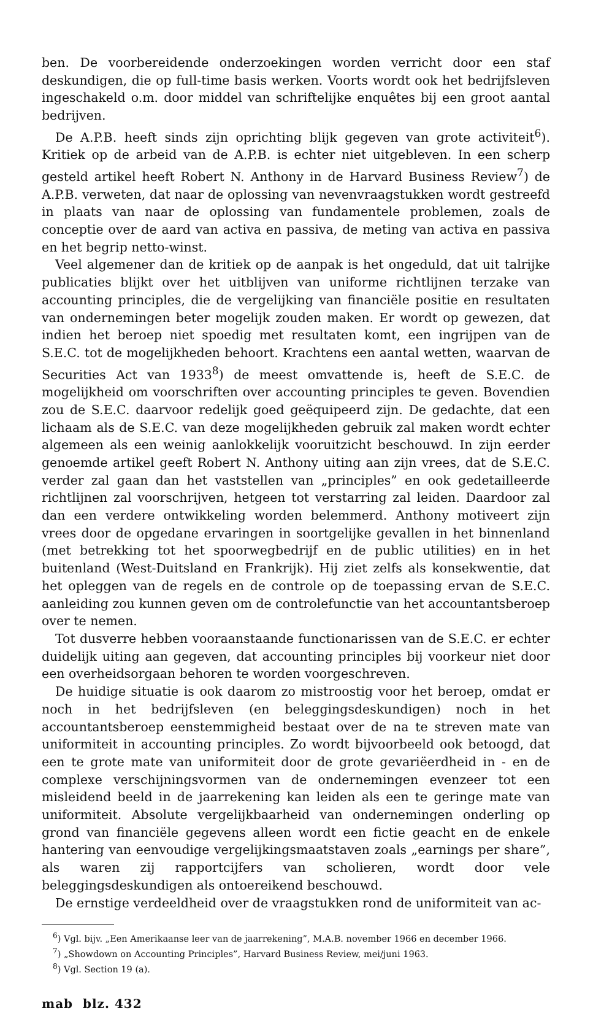ben. De voorbereidende onderzoekingen worden verricht door een staf deskundigen, die op full-time basis werken. Voorts wordt ook het bedrijfsleven ingeschakeld o.m. door middel van schriftelijke enquêtes bij een groot aantal bedrijven.
De A.P.B. heeft sinds zijn oprichting blijk gegeven van grote activiteit<sup>6</sup>). Kritiek op de arbeid van de A.P.B. is echter niet uitgebleven. In een scherp gesteld artikel heeft Robert N. Anthony in de Harvard Business Review<sup>7</sup>) de A.P.B. verweten, dat naar de oplossing van nevenvraagstukken wordt gestreefd in plaats van naar de oplossing van fundamentele problemen, zoals de conceptie over de aard van activa en passiva, de meting van activa en passiva en het begrip netto-winst.
Veel algemener dan de kritiek op de aanpak is het ongeduld, dat uit talrijke publicaties blijkt over het uitblijven van uniforme richtlijnen terzake van accounting principles, die de vergelijking van financiële positie en resultaten van ondernemingen beter mogelijk zouden maken. Er wordt op gewezen, dat indien het beroep niet spoedig met resultaten komt, een ingrijpen van de S.E.C. tot de mogelijkheden behoort. Krachtens een aantal wetten, waarvan de Securities Act van 1933<sup>8</sup>) de meest omvattende is, heeft de S.E.C. de mogelijkheid om voorschriften over accounting principles te geven. Bovendien zou de S.E.C. daarvoor redelijk goed geëquipeerd zijn. De gedachte, dat een lichaam als de S.E.C. van deze mogelijkheden gebruik zal maken wordt echter algemeen als een weinig aanlokkelijk vooruitzicht beschouwd. In zijn eerder genoemde artikel geeft Robert N. Anthony uiting aan zijn vrees, dat de S.E.C. verder zal gaan dan het vaststellen van „principles” en ook gedetailleerde richtlijnen zal voorschrijven, hetgeen tot verstarring zal leiden. Daardoor zal dan een verdere ontwikkeling worden belemmerd. Anthony motiveert zijn vrees door de opgedane ervaringen in soortgelijke gevallen in het binnenland (met betrekking tot het spoorwegbedrijf en de public utilities) en in het buitenland (West-Duitsland en Frankrijk). Hij ziet zelfs als konsekwentie, dat het opleggen van de regels en de controle op de toepassing ervan de S.E.C. aanleiding zou kunnen geven om de controlefunctie van het accountantsberoep over te nemen.
Tot dusverre hebben vooraanstaande functionarissen van de S.E.C. er echter duidelijk uiting aan gegeven, dat accounting principles bij voorkeur niet door een overheidsorgaan behoren te worden voorgeschreven.
De huidige situatie is ook daarom zo mistroostig voor het beroep, omdat er noch in het bedrijfsleven (en beleggingsdeskundigen) noch in het accountantsberoep eenstemmigheid bestaat over de na te streven mate van uniformiteit in accounting principles. Zo wordt bijvoorbeeld ook betoogd, dat een te grote mate van uniformiteit door de grote gevariëerdheid in - en de complexe verschijningsvormen van de ondernemingen evenzeer tot een misleidend beeld in de jaarrekening kan leiden als een te geringe mate van uniformiteit. Absolute vergelijkbaarheid van ondernemingen onderling op grond van financiële gegevens alleen wordt een fictie geacht en de enkele hantering van eenvoudige vergelijkingsmaatstaven zoals „earnings per share”, als waren zij rapportcijfers van scholieren, wordt door vele beleggingsdeskundigen als ontoereikend beschouwd.
De ernstige verdeeldheid over de vraagstukken rond de uniformiteit van ac-
<sup>6</sup>) Vgl. bijv. „Een Amerikaanse leer van de jaarrekening”, M.A.B. november 1966 en december 1966.
<sup>7</sup>) „Showdown on Accounting Principles”, Harvard Business Review, mei/juni 1963.
<sup>8</sup>) Vgl. Section 19 (a).
mab blz. 432